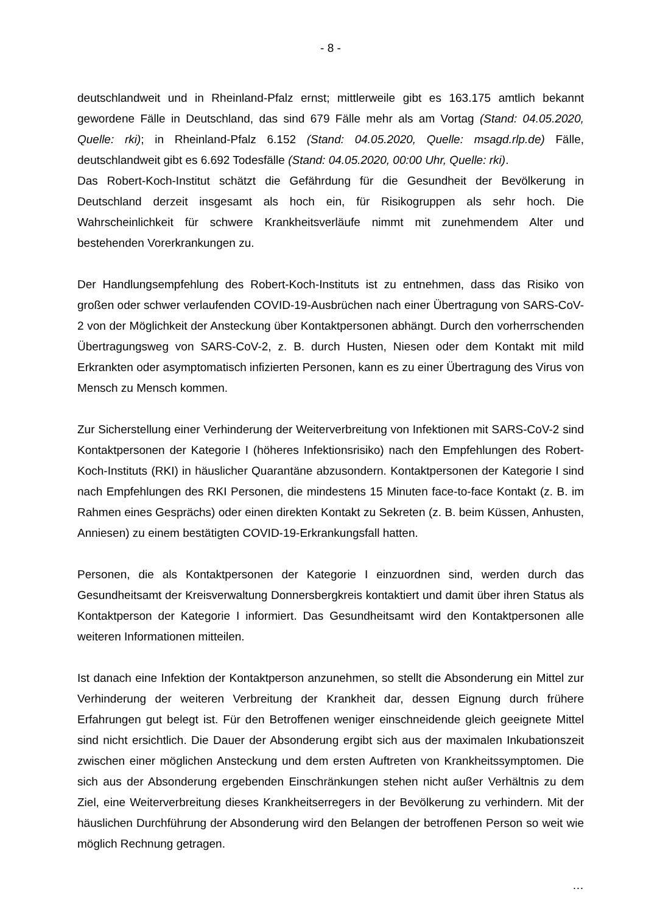- 8 -
deutschlandweit und in Rheinland-Pfalz ernst; mittlerweile gibt es 163.175 amtlich bekannt gewordene Fälle in Deutschland, das sind 679 Fälle mehr als am Vortag (Stand: 04.05.2020, Quelle: rki); in Rheinland-Pfalz 6.152 (Stand: 04.05.2020, Quelle: msagd.rlp.de) Fälle, deutschlandweit gibt es 6.692 Todesfälle (Stand: 04.05.2020, 00:00 Uhr, Quelle: rki).
Das Robert-Koch-Institut schätzt die Gefährdung für die Gesundheit der Bevölkerung in Deutschland derzeit insgesamt als hoch ein, für Risikogruppen als sehr hoch. Die Wahrscheinlichkeit für schwere Krankheitsverläufe nimmt mit zunehmendem Alter und bestehenden Vorerkrankungen zu.
Der Handlungsempfehlung des Robert-Koch-Instituts ist zu entnehmen, dass das Risiko von großen oder schwer verlaufenden COVID-19-Ausbrüchen nach einer Übertragung von SARS-CoV-2 von der Möglichkeit der Ansteckung über Kontaktpersonen abhängt. Durch den vorherrschenden Übertragungsweg von SARS-CoV-2, z. B. durch Husten, Niesen oder dem Kontakt mit mild Erkrankten oder asymptomatisch infizierten Personen, kann es zu einer Übertragung des Virus von Mensch zu Mensch kommen.
Zur Sicherstellung einer Verhinderung der Weiterverbreitung von Infektionen mit SARS-CoV-2 sind Kontaktpersonen der Kategorie I (höheres Infektionsrisiko) nach den Empfehlungen des Robert-Koch-Instituts (RKI) in häuslicher Quarantäne abzusondern. Kontaktpersonen der Kategorie I sind nach Empfehlungen des RKI Personen, die mindestens 15 Minuten face-to-face Kontakt (z. B. im Rahmen eines Gesprächs) oder einen direkten Kontakt zu Sekreten (z. B. beim Küssen, Anhusten, Anniesen) zu einem bestätigten COVID-19-Erkrankungsfall hatten.
Personen, die als Kontaktpersonen der Kategorie I einzuordnen sind, werden durch das Gesundheitsamt der Kreisverwaltung Donnersbergkreis kontaktiert und damit über ihren Status als Kontaktperson der Kategorie I informiert. Das Gesundheitsamt wird den Kontaktpersonen alle weiteren Informationen mitteilen.
Ist danach eine Infektion der Kontaktperson anzunehmen, so stellt die Absonderung ein Mittel zur Verhinderung der weiteren Verbreitung der Krankheit dar, dessen Eignung durch frühere Erfahrungen gut belegt ist. Für den Betroffenen weniger einschneidende gleich geeignete Mittel sind nicht ersichtlich. Die Dauer der Absonderung ergibt sich aus der maximalen Inkubationszeit zwischen einer möglichen Ansteckung und dem ersten Auftreten von Krankheitssymptomen. Die sich aus der Absonderung ergebenden Einschränkungen stehen nicht außer Verhältnis zu dem Ziel, eine Weiterverbreitung dieses Krankheitserregers in der Bevölkerung zu verhindern. Mit der häuslichen Durchführung der Absonderung wird den Belangen der betroffenen Person so weit wie möglich Rechnung getragen.
…